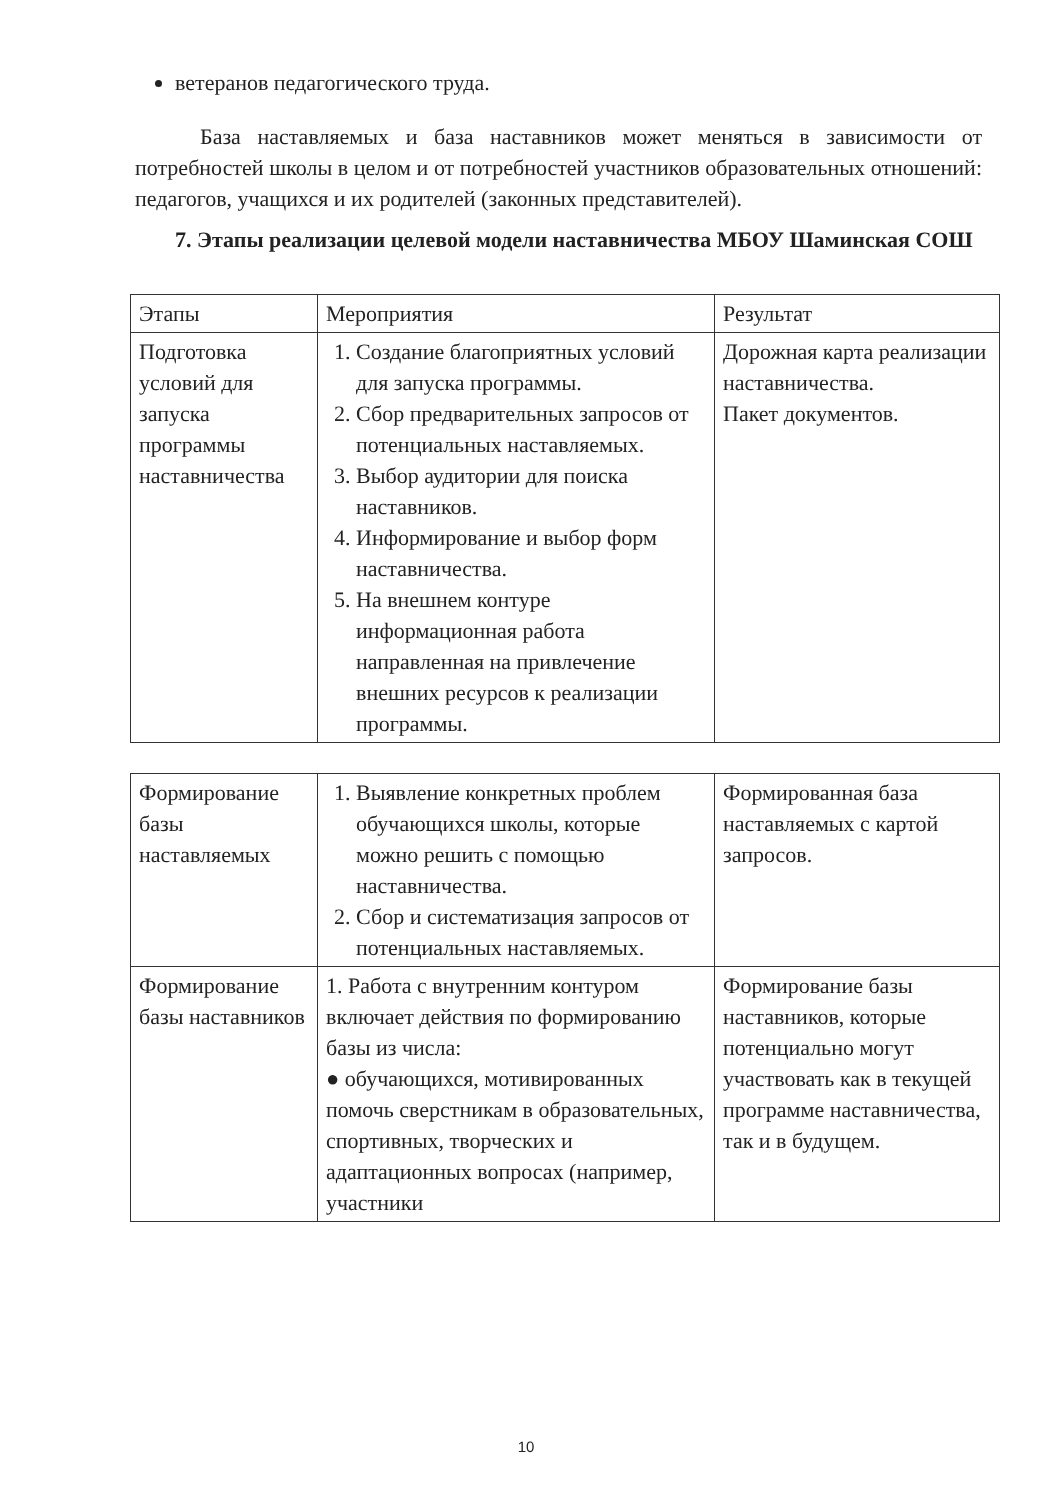ветеранов педагогического труда.
База наставляемых и база наставников может меняться в зависимости от потребностей школы в целом и от потребностей участников образовательных отношений: педагогов, учащихся и их родителей (законных представителей).
7. Этапы реализации целевой модели наставничества МБОУ Шаминская СОШ
| Этапы | Мероприятия | Результат |
| Подготовка условий для запуска программы наставничества | 1. Создание благоприятных условий для запуска программы. 2. Сбор предварительных запросов от потенциальных наставляемых. 3. Выбор аудитории для поиска наставников. 4. Информирование и выбор форм наставничества. 5. На внешнем контуре информационная работа направленная на привлечение внешних ресурсов к реализации программы. | Дорожная карта реализации наставничества. Пакет документов. |
| Формирование базы наставляемых | 1. Выявление конкретных проблем обучающихся школы, которые можно решить с помощью наставничества. 2. Сбор и систематизация запросов от потенциальных наставляемых. | Формированная база наставляемых с картой запросов. |
| Формирование базы наставников | 1. Работа с внутренним контуром включает действия по формированию базы из числа: ● обучающихся, мотивированных помочь сверстникам в образовательных, спортивных, творческих и адаптационных вопросах (например, участники | Формирование базы наставников, которые потенциально могут участвовать как в текущей программе наставничества, так и в будущем. |
10